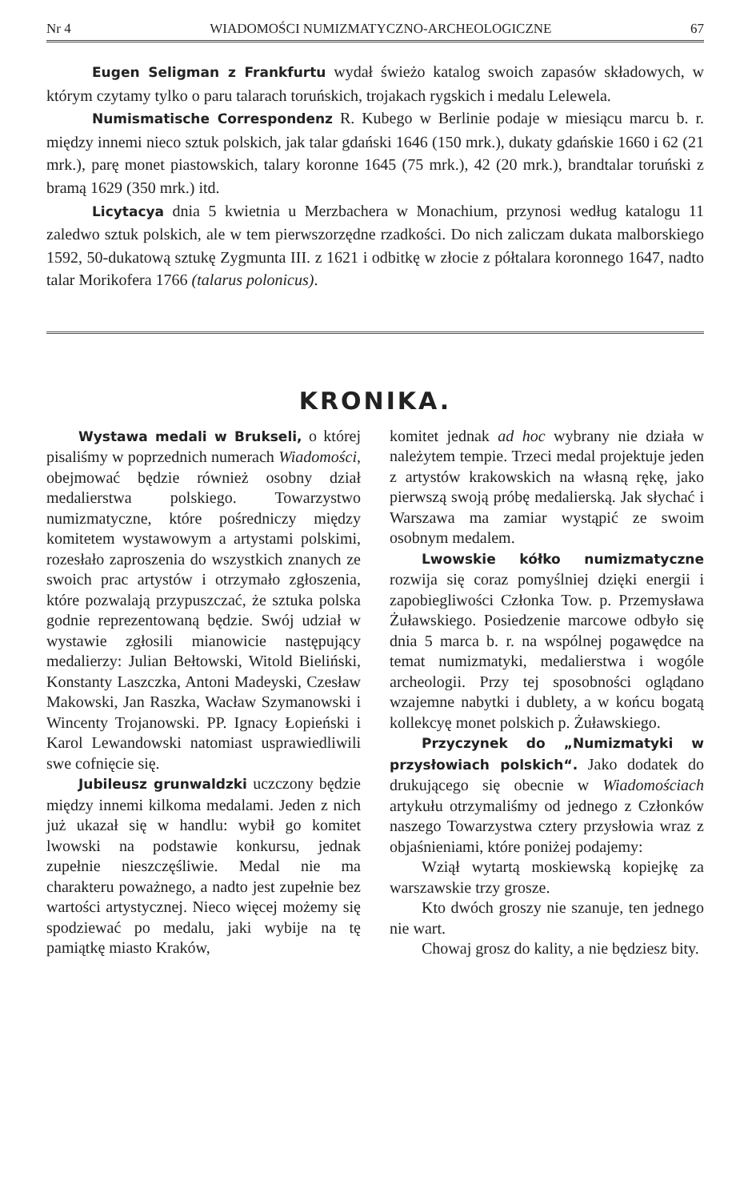Nr 4 WIADOMOŚCI NUMIZMATYCZNO-ARCHEOLOGICZNE 67
Eugen Seligman z Frankfurtu wydał świeżo katalog swoich zapasów składowych, w którym czytamy tylko o paru talarach toruńskich, trojakach rygskich i medalu Lelewela.
Numismatische Correspondenz R. Kubego w Berlinie podaje w miesiącu marcu b. r. między innemi nieco sztuk polskich, jak talar gdański 1646 (150 mrk.), dukaty gdańskie 1660 i 62 (21 mrk.), parę monet piastowskich, talary koronne 1645 (75 mrk.), 42 (20 mrk.), brandtalar toruński z bramą 1629 (350 mrk.) itd.
Licytacya dnia 5 kwietnia u Merzbachera w Monachium, przynosi według katalogu 11 zaledwo sztuk polskich, ale w tem pierwszorzędne rzadkości. Do nich zaliczam dukata malborskiego 1592, 50-dukatową sztukę Zygmunta III. z 1621 i odbitkę w złocie z półtalara koronnego 1647, nadto talar Morikofera 1766 (talarus polonicus).
KRONIKA.
Wystawa medali w Brukseli, o której pisaliśmy w poprzednich numerach Wiadomości, obejmować będzie również osobny dział medalierstwa polskiego. Towarzystwo numizmatyczne, które pośredniczy między komitetem wystawowym a artystami polskimi, rozesłało zaproszenia do wszystkich znanych ze swoich prac artystów i otrzymało zgłoszenia, które pozwalają przypuszczać, że sztuka polska godnie reprezentowaną będzie. Swój udział w wystawie zgłosili mianowicie następujący medalierzy: Julian Bełtowski, Witold Bieliński, Konstanty Laszczka, Antoni Madeyski, Czesław Makowski, Jan Raszka, Wacław Szymanowski i Wincenty Trojanowski. PP. Ignacy Łopieński i Karol Lewandowski natomiast usprawiedliwili swe cofnięcie się.
Jubileusz grunwaldzki uczczony będzie między innemi kilkoma medalami. Jeden z nich już ukazał się w handlu: wybił go komitet lwowski na podstawie konkursu, jednak zupełnie nieszczęśliwie. Medal nie ma charakteru poważnego, a nadto jest zupełnie bez wartości artystycznej. Nieco więcej możemy się spodziewać po medalu, jaki wybije na tę pamiątkę miasto Kraków,
komitet jednak ad hoc wybrany nie działa w należytem tempie. Trzeci medal projektuje jeden z artystów krakowskich na własną rękę, jako pierwszą swoją próbę medalierską. Jak słychać i Warszawa ma zamiar wystąpić ze swoim osobnym medalem.
Lwowskie kółko numizmatyczne rozwija się coraz pomyślniej dzięki energii i zapobiegliwości Członka Tow. p. Przemysława Żuławskiego. Posiedzenie marcowe odbyło się dnia 5 marca b. r. na wspólnej pogawędce na temat numizmatyki, medalierstwa i wogóle archeologii. Przy tej sposobności oglądano wzajemne nabytki i dublety, a w końcu bogatą kollekcyę monet polskich p. Żuławskiego.
Przyczynek do „Numizmatyki w przysłowiach polskich“. Jako dodatek do drukującego się obecnie w Wiadomościach artykułu otrzymaliśmy od jednego z Członków naszego Towarzystwa cztery przysłowia wraz z objaśnieniami, które poniżej podajemy:
Wziął wytartą moskiewską kopiejkę za warszawskie trzy grosze.
Kto dwóch groszy nie szanuje, ten jednego nie wart.
Chowaj grosz do kality, a nie będziesz bity.